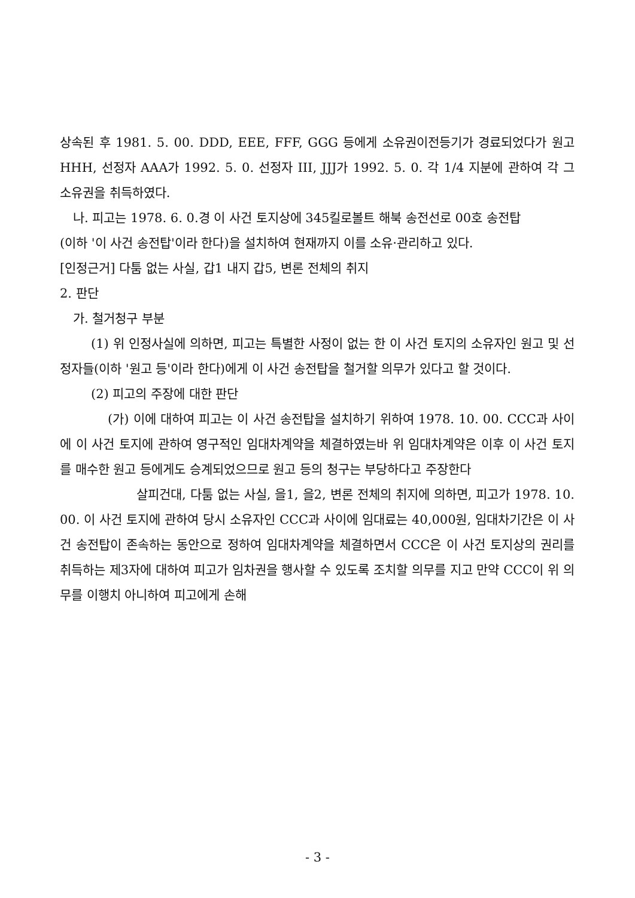상속된 후 1981. 5. 00. DDD, EEE, FFF, GGG 등에게 소유권이전등기가 경료되었다가 원고 HHH, 선정자 AAA가 1992. 5. 0. 선정자 III, JJJ가 1992. 5. 0. 각 1/4 지분에 관하여 각 그 소유권을 취득하였다.
나. 피고는 1978. 6. 0.경 이 사건 토지상에 345킬로볼트 해북 송전선로 00호 송전탑
(이하 '이 사건 송전탑'이라 한다)을 설치하여 현재까지 이를 소유·관리하고 있다.
[인정근거] 다툼 없는 사실, 갑1 내지 갑5, 변론 전체의 취지
2. 판단
가. 철거청구 부분
(1) 위 인정사실에 의하면, 피고는 특별한 사정이 없는 한 이 사건 토지의 소유자인 원고 및 선정자들(이하 '원고 등'이라 한다)에게 이 사건 송전탑을 철거할 의무가 있다고 할 것이다.
(2) 피고의 주장에 대한 판단
(가) 이에 대하여 피고는 이 사건 송전탑을 설치하기 위하여 1978. 10. 00. CCC과 사이에 이 사건 토지에 관하여 영구적인 임대차계약을 체결하였는바 위 임대차계약은 이후 이 사건 토지를 매수한 원고 등에게도 승계되었으므로 원고 등의 청구는 부당하다고 주장한다
살피건대, 다툼 없는 사실, 을1, 을2, 변론 전체의 취지에 의하면, 피고가 1978. 10. 00. 이 사건 토지에 관하여 당시 소유자인 CCC과 사이에 임대료는 40,000원, 임대차기간은 이 사건 송전탑이 존속하는 동안으로 정하여 임대차계약을 체결하면서 CCC은 이 사건 토지상의 권리를 취득하는 제3자에 대하여 피고가 임차권을 행사할 수 있도록 조치할 의무를 지고 만약 CCC이 위 의무를 이행치 아니하여 피고에게 손해
- 3 -